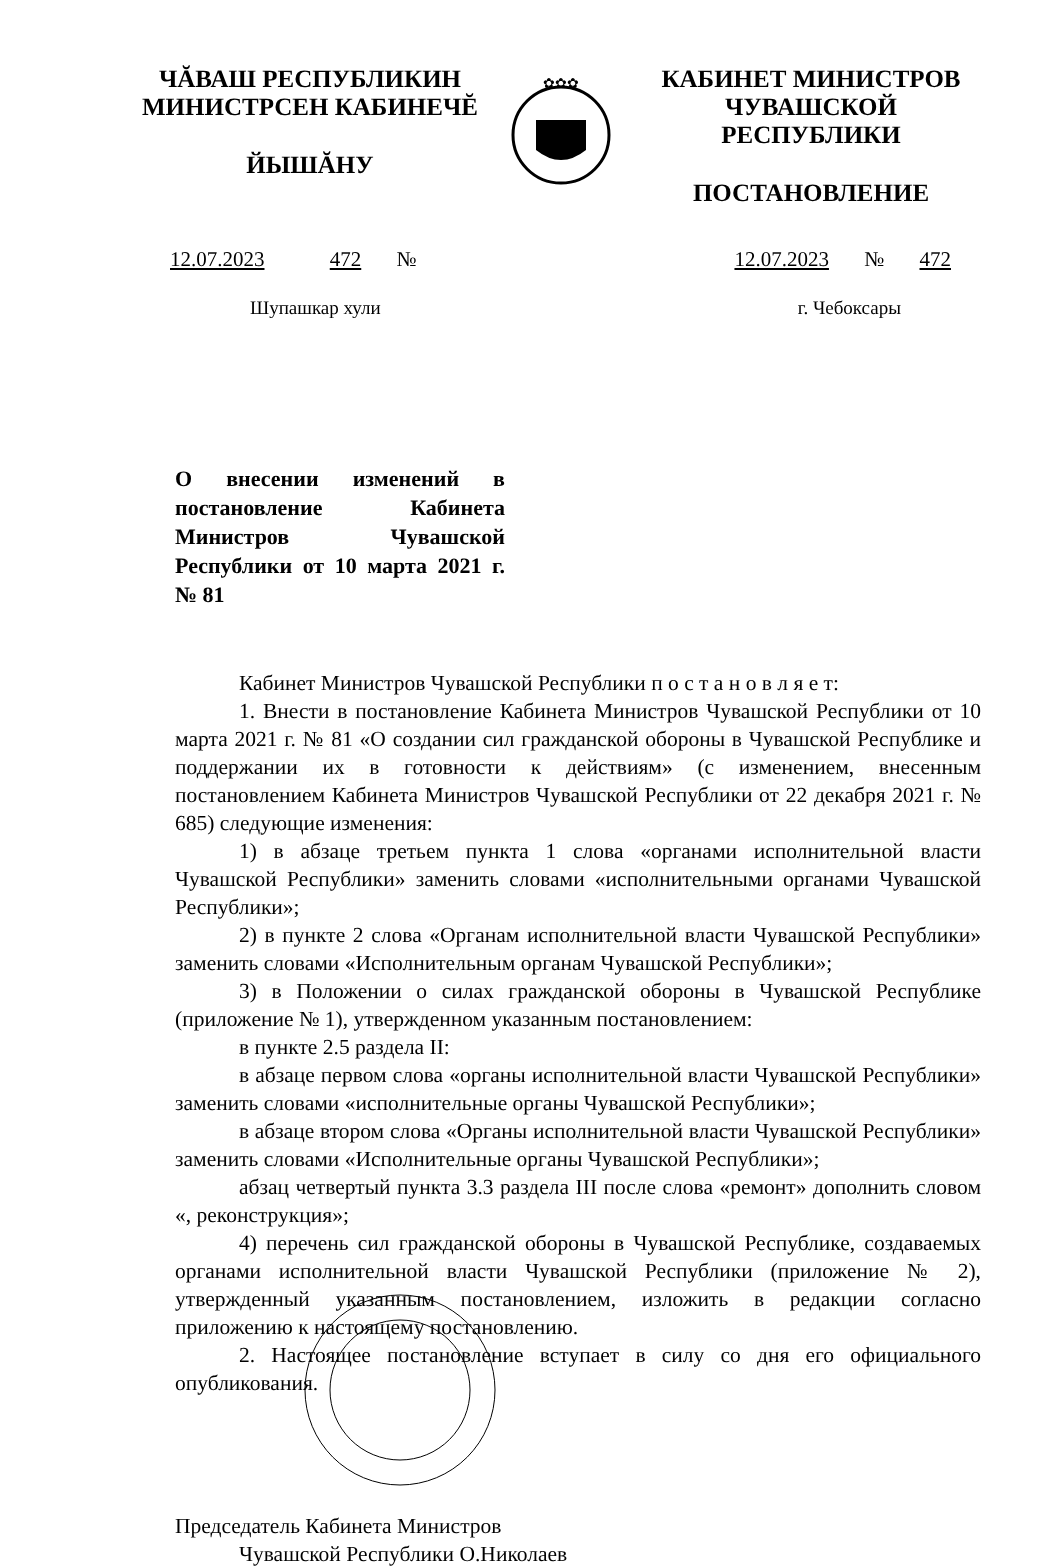ЧĂВАШ РЕСПУБЛИКИН
МИНИСТРСЕН КАБИНЕЧĔ
ЙЫШĂНУ
✿✿✿
КАБИНЕТ МИНИСТРОВ
ЧУВАШСКОЙ РЕСПУБЛИКИ
ПОСТАНОВЛЕНИЕ
12.07.2023 472 № 12.07.2023 № 472
Шупашкар хули г. Чебоксары
О внесении изменений в постановление Кабинета Министров Чувашской Республики от 10 марта 2021 г. № 81
Кабинет Министров Чувашской Республики п о с т а н о в л я е т:
1. Внести в постановление Кабинета Министров Чувашской Республики от 10 марта 2021 г. № 81 «О создании сил гражданской обороны в Чувашской Республике и поддержании их в готовности к действиям» (с изменением, внесенным постановлением Кабинета Министров Чувашской Республики от 22 декабря 2021 г. № 685) следующие изменения:
1) в абзаце третьем пункта 1 слова «органами исполнительной власти Чувашской Республики» заменить словами «исполнительными органами Чувашской Республики»;
2) в пункте 2 слова «Органам исполнительной власти Чувашской Республики» заменить словами «Исполнительным органам Чувашской Республики»;
3) в Положении о силах гражданской обороны в Чувашской Республике (приложение № 1), утвержденном указанным постановлением:
в пункте 2.5 раздела II:
в абзаце первом слова «органы исполнительной власти Чувашской Республики» заменить словами «исполнительные органы Чувашской Республики»;
в абзаце втором слова «Органы исполнительной власти Чувашской Республики» заменить словами «Исполнительные органы Чувашской Республики»;
абзац четвертый пункта 3.3 раздела III после слова «ремонт» дополнить словом «, реконструкция»;
4) перечень сил гражданской обороны в Чувашской Республике, создаваемых органами исполнительной власти Чувашской Республики (приложение № 2), утвержденный указанным постановлением, изложить в редакции согласно приложению к настоящему постановлению.
2. Настоящее постановление вступает в силу со дня его официального опубликования.
Председатель Кабинета Министров
Чувашской Республики О.Николаев